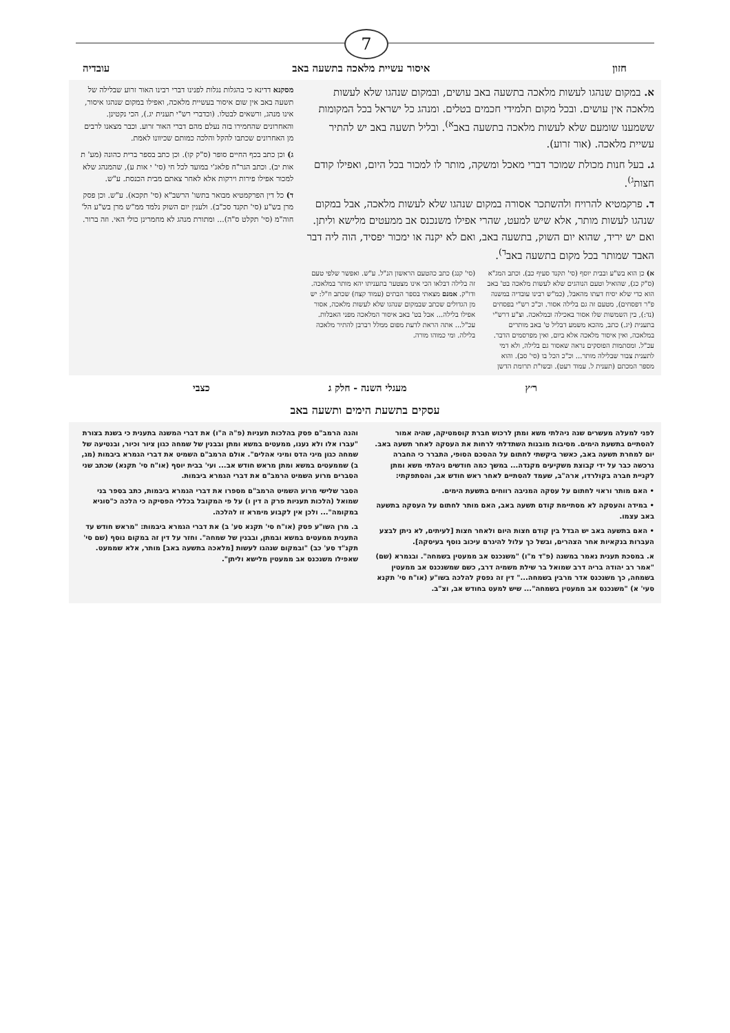7
חזון איסור עשיית מלאכה בתשעה באב עובדיה
א. במקום שנהגו לעשות מלאכה בתשעה באב עושים, ובמקום שנהגו שלא לעשות מלאכה אין עושים. ובכל מקום תלמידי חכמים בטלים. ומנהג כל ישראל בכל המקומות ששמענו שומעם שלא לעשות מלאכה בתשעה באב<sup>א)</sup>. ובליל תשעה באב יש להתיר עשיית מלאכה. (אור זרוע).
ג. בעל חנות מכולת שמוכר דברי מאכל ומשקה, מותר לו למכור בכל היום, ואפילו קודם חצות<sup>ג)</sup>.
ד. פרקמטיא להרויח ולהשתכר אסורה במקום שנהגו שלא לעשות מלאכה, אבל במקום שנהגו לעשות מותר, אלא שיש למעט, שהרי אפילו משנכנס אב ממעטים מלישא וליתן. ואם יש יריד, שהוא יום השוק, בתשעה באב, ואם לא יקנה או ימכור יפסיד, הוה ליה דבר האבד שמותר בכל מקום בתשעה באב<sup>ד)</sup>.
א) כן הוא בש"ע ובבית יוסף (סי' תקנד סעיף כב). וכתב המג"א (ס"ק כג), שהואיל וטעם הנוהגים שלא לעשות מלאכה בט' באב הוא כדי שלא יסיח דעתו מהאבל, (כמ"ש רבינו עובדיה במשנה פ"ר דפסחים), מטעם זה גם בלילה אסור. וכ"כ רש"י בפסחים (נד:), בין השמשות שלו אסור באכילה ובמלאכה. וצ"ע דרש"י בתענית (יג.) כתב, מהכא משמע דבליל ט' באב מותרים במלאכה, ואין איסור מלאכה אלא ביום, ואין מפרסמים הדבר. עכ"ל. ומסתמות הפוסקים נראה שאסור גם בלילה, ולא דמי לתענית צבור שבלילה מותר... וכ"כ הכל בו (סי' סב). והוא מספר המכתם (תענית ל. עמוד רעט). ובשו"ת תרומת הדשן
(סי' קנג) כתב כהטעם הראשון הנ"ל. ע"ש. ואפשר שלפי טעם זה בלילה דבלאו הכי אינו מצטער בתעניתו יהא מותר במלאכה. ודו"ק. אמנם מצאתי בספר הבתים (עמוד קצח) שכתב וז"ל: יש מן הגדולים שכתב שבמקום שנהגו שלא לעשות מלאכה, אסור אפילו בלילה... אבל בט' באב איסור המלאכה מפני האבלות. עכ"ל... אתה הראת לדעת מפום ממלל רברבן להתיר מלאכה בלילה. ומי כמוהו מורה.
מסקנא דדינא כי בהגלות נגלות לפנינו דברי רבינו האור זרוע שבלילה של תשעה באב אין שום איסור בעשיית מלאכה, ואפילו במקום שנהגו איסור, אינו מנהג, ורשאים לבטלו. (וכדברי רש"י תענית יג.), הכי נקטינן. והאחרונים שהחמירו בזה נעלם מהם דברי האור זרוע. וכבר מצאנו לרבים מן האחרונים שכתבו להקל והלכה כמותם שכיוונו לאמת.
ג) וכן כתב בכף החיים סופר (ס"ק קו). וכן כתב בספר ברית כהונה (מע' ת אות יב). וכתב הגר"ח פלאג'י במועד לכל חי (סי' י אות ע), שהמנהג שלא למכור אפילו פירות וירקות אלא לאחר צאתם מבית הכנסת. ע"ש.
ד) כל דין הפרקמטיא מבואר בתשו' הרשב"א (סי' תקכא). ע"ש. וכן פסק מרן בש"ע (סי' תקנד סכ"ב). ולענין יום השוק נלמד ממ"ש מרן בש"ע הל' חוה"מ (סי' תקלט ס"ה)... ומתורת מנהג לא מחמרינן כולי האי. וזה ברור.
ר׳ץ מעגלי השנה - חלק ג כצבי
עסקים בתשעת הימים ותשעה באב
לפני למעלה מעשרים שנה ניהלתי משא ומתן לרכוש חברת קוסמטיקה, שהיה אמור להסתיים בתשעת הימים. מסיבות מובנות השתדלתי לרחות את העסקה לאחר תשעה באב. יום למחרת תשעה באב, כאשר ביקשתי לחתום על ההסכם הסופי, התברר כי החברה נרכשה כבר על ידי קבוצת משקיעים מקנדה... במשך כמה חודשים ניהלתי משא ומתן לקניית חברה בקולרדו, ארה"ב, שעמד להסתיים לאחר ראש חודש אב, והסתפקתי:
• האם מותר וראוי לחתום על עסקה המניבה רווחים בתשעת הימים.
• במידה והעסקה לא מסתיימת קודם תשעה באב, האם מותר לחתום על העסקה בתשעה באב עצמו.
• האם בתשעה באב יש הבדל בין קודם חצות היום ולאחר חצות [לעיתים, לא ניתן לבצע העברות בנקאיות אחר הצהרים, ובשל כך עלול להיגרם עיכוב נוסף בעיסקה].
א. במסכת תענית נאמר במשנה (פ"ד מ"ו) "משנכנס אב ממעטין בשמחה". ובגמרא (שם) "אמר רב יהודה בריה דרב שמואל בר שילת משמיה דרב, כשם שמשנכנס אב ממעטין בשמחה, כך משנכנס אדר מרבין בשמחה..." דין זה נפסק להלכה בשו"ע (או"ח סי' תקנא סעי' א) "משנכנס אב ממעטין בשמחה"... שיש למעט בחודש אב, וצ"ב.
והנה הרמב"ם פסק בהלכות תעניות (פ"ה ה"ו) את דברי המשנה בתענית כי בשנת בצורת "עברו אלו ולא נענו, ממעטים במשא ומתן ובבנין של שמחה כגון ציור וכיור, ובנטיעה של שמחה כגון מיני הדס ומיני אהלים". אולם הרמב"ם השמיט את דברי הגמרא ביבמות (מג, ב) שממעטים במשא ומתן מראש חודש אב... ועי' בבית יוסף (או"ח סי' תקנא) שכתב שני הסברים מרוע השמיט הרמב"ם את דברי הגמרא ביבמות.
הסבר שלישי מרוע השמיט הרמב"ם מספרו את דברי הגמרא ביבמות, כתב בספר בני שמואל (הלכות תעניות פרק ה דין ו) על פי המקובל בכללי הפסיקה כי הלכה כ"סוגיא במקומה"... ולכן אין לקבוע מימרא זו להלכה.
ב. מרן השו"ע פסק (או"ח סי' תקנא סע' ב) את דברי הגמרא ביבמות: "מראש חודש עד התענית ממעטים במשא ובמתן, ובבנין של שמחה". וחזר על דין זה במקום נוסף (שם סי' תקנ"ד סע' כב) "ובמקום שנהגו לעשות [מלאכה בתשעה באב] מותר, אלא שממעט. שאפילו משנכנס אב ממעטין מלישא וליתן".